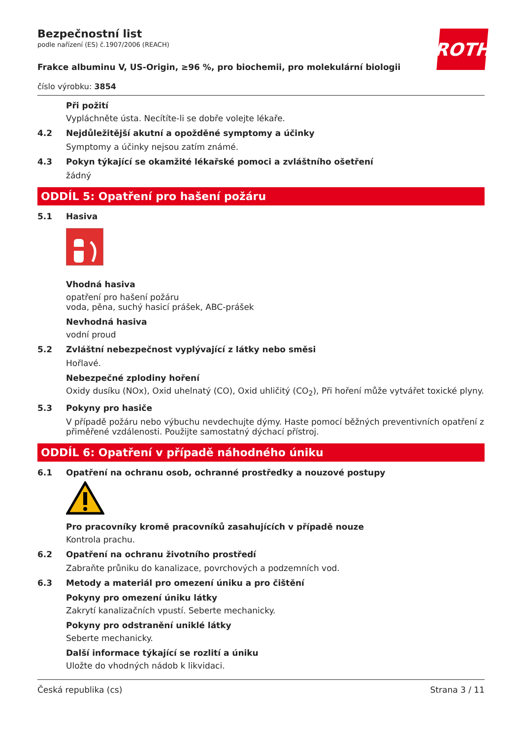ROTH
Bezpečnostní list
podle nařízení (ES) č.1907/2006 (REACH)
Frakce albuminu V, US-Origin, ≥96 %, pro biochemii, pro molekulární biologii
číslo výrobku: 3854
Při požití
Vypláchněte ústa. Necítíte-li se dobře volejte lékaře.
4.2 Nejdůležitější akutní a opožděné symptomy a účinky
Symptomy a účinky nejsou zatím známé.
4.3 Pokyn týkající se okamžité lékařské pomoci a zvláštního ošetření
žádný
ODDÍL 5: Opatření pro hašení požáru
5.1 Hasiva
Vhodná hasiva
opatření pro hašení požáru
voda, pěna, suchý hasicí prášek, ABC-prášek
Nevhodná hasiva
vodní proud
5.2 Zvláštní nebezpečnost vyplývající z látky nebo směsi
Hořlavé.
Nebezpečné zplodiny hoření
Oxidy dusíku (NOx), Oxid uhelnatý (CO), Oxid uhličitý (CO<sub>2</sub>), Při hoření může vytvářet toxické plyny.
5.3 Pokyny pro hasiče
V případě požáru nebo výbuchu nevdechujte dýmy. Haste pomocí běžných preventivních opatření z přiměřené vzdálenosti. Použijte samostatný dýchací přístroj.
ODDÍL 6: Opatření v případě náhodného úniku
6.1 Opatření na ochranu osob, ochranné prostředky a nouzové postupy
Pro pracovníky kromě pracovníků zasahujících v případě nouze
Kontrola prachu.
6.2 Opatření na ochranu životního prostředí
Zabraňte průniku do kanalizace, povrchových a podzemních vod.
6.3 Metody a materiál pro omezení úniku a pro čištění
Pokyny pro omezení úniku látky
Zakrytí kanalizačních vpustí. Seberte mechanicky.
Pokyny pro odstranění uniklé látky
Seberte mechanicky.
Další informace týkající se rozlití a úniku
Uložte do vhodných nádob k likvidaci.
Česká republika (cs) Strana 3 / 11